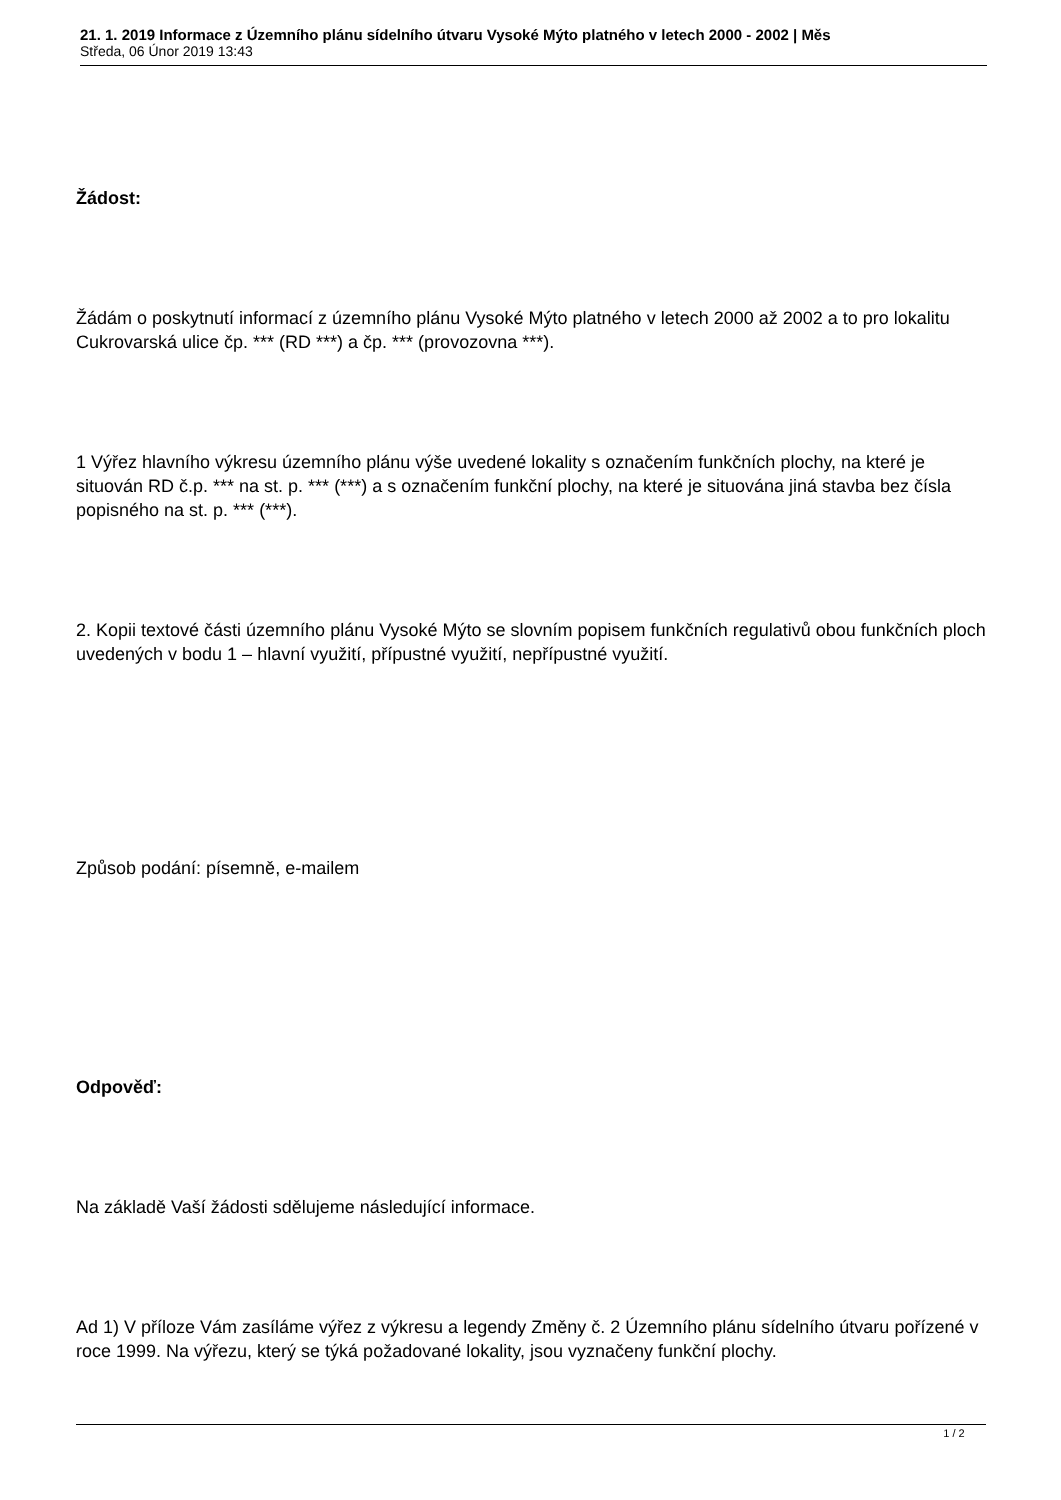21. 1. 2019 Informace z Územního plánu sídelního útvaru Vysoké Mýto platného v letech 2000 - 2002 | Měs
Středa, 06 Únor 2019 13:43
Žádost:
Žádám o poskytnutí informací z územního plánu Vysoké Mýto platného v letech 2000 až 2002 a to pro lokalitu Cukrovarská ulice čp. *** (RD ***) a čp. *** (provozovna ***).
1 Výřez hlavního výkresu územního plánu výše uvedené lokality s označením funkčních plochy, na které je situován RD č.p. *** na st. p. *** (***) a s označením funkční plochy, na které je situována jiná stavba bez čísla popisného na st. p. *** (***).
2. Kopii textové části územního plánu Vysoké Mýto se slovním popisem funkčních regulativů obou funkčních ploch uvedených v bodu 1 – hlavní využití, přípustné využití, nepřípustné využití.
Způsob podání: písemně, e-mailem
Odpověď:
Na základě Vaší žádosti sdělujeme následující informace.
Ad 1) V příloze Vám zasíláme výřez z výkresu a legendy Změny č. 2 Územního plánu sídelního útvaru pořízené v roce 1999. Na výřezu, který se týká požadované lokality, jsou vyznačeny funkční plochy.
1 / 2